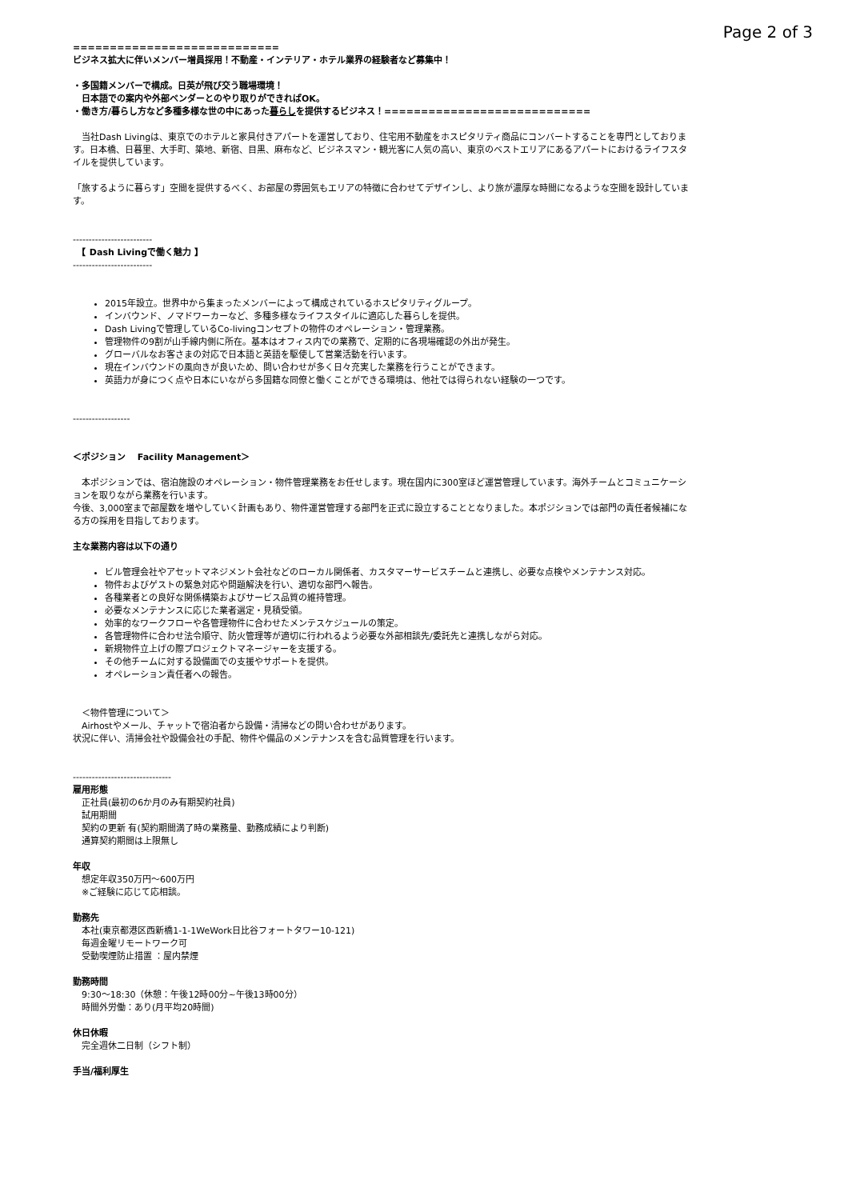Page 2 of 3
============================
ビジネス拡大に伴いメンバー増員採用！不動産・インテリア・ホテル業界の経験者など募集中！
・多国籍メンバーで構成。日英が飛び交う職場環境！
　日本語での案内や外部ベンダーとのやり取りができればOK。
・働き方/暮らし方など多種多様な世の中にあった暮らしを提供するビジネス！============================
　当社Dash Livingは、東京でのホテルと家具付きアパートを運営しており、住宅用不動産をホスピタリティ商品にコンバートすることを専門としております。日本橋、日暮里、大手町、築地、新宿、目黒、麻布など、ビジネスマン・観光客に人気の高い、東京のベストエリアにあるアパートにおけるライフスタイルを提供しています。
「旅するように暮らす」空間を提供するべく、お部屋の雰囲気もエリアの特徴に合わせてデザインし、より旅が濃厚な時間になるような空間を設計しています。
-------------------------
　【 Dash Livingで働く魅力 】
-------------------------
2015年設立。世界中から集まったメンバーによって構成されているホスピタリティグループ。
インバウンド、ノマドワーカーなど、多種多様なライフスタイルに適応した暮らしを提供。
Dash Livingで管理しているCo-livingコンセプトの物件のオペレーション・管理業務。
管理物件の9割が山手線内側に所在。基本はオフィス内での業務で、定期的に各現場確認の外出が発生。
グローバルなお客さまの対応で日本語と英語を駆使して営業活動を行います。
現在インバウンドの風向きが良いため、問い合わせが多く日々充実した業務を行うことができます。
英語力が身につく点や日本にいながら多国籍な同僚と働くことができる環境は、他社では得られない経験の一つです。
------------------
＜ポジション　 Facility Management＞
　本ポジションでは、宿泊施設のオペレーション・物件管理業務をお任せします。現在国内に300室ほど運営管理しています。海外チームとコミュニケーションを取りながら業務を行います。
今後、3,000室まで部屋数を増やしていく計画もあり、物件運営管理する部門を正式に設立することとなりました。本ポジションでは部門の責任者候補になる方の採用を目指しております。
主な業務内容は以下の通り
ビル管理会社やアセットマネジメント会社などのローカル関係者、カスタマーサービスチームと連携し、必要な点検やメンテナンス対応。
物件およびゲストの緊急対応や問題解決を行い、適切な部門へ報告。
各種業者との良好な関係構築およびサービス品質の維持管理。
必要なメンテナンスに応じた業者選定・見積受領。
効率的なワークフローや各管理物件に合わせたメンテスケジュールの策定。
各管理物件に合わせ法令順守、防火管理等が適切に行われるよう必要な外部相談先/委託先と連携しながら対応。
新規物件立上げの際プロジェクトマネージャーを支援する。
その他チームに対する設備面での支援やサポートを提供。
オペレーション責任者への報告。
　＜物件管理について＞
　Airhostやメール、チャットで宿泊者から設備・清掃などの問い合わせがあります。
状況に伴い、清掃会社や設備会社の手配、物件や備品のメンテナンスを含む品質管理を行います。
-------------------------------
雇用形態
　正社員(最初の6か月のみ有期契約社員)
　試用期間
　契約の更新 有(契約期間満了時の業務量、勤務成績により判断)
　通算契約期間は上限無し
年収
　想定年収350万円～600万円
　※ご経験に応じて応相談。
勤務先
　本社(東京都港区西新橋1-1-1WeWork日比谷フォートタワー10-121)
　毎週金曜リモートワーク可
　受動喫煙防止措置 ：屋内禁煙
勤務時間
　9:30～18:30（休憩：午後12時00分~午後13時00分）
　時間外労働：あり(月平均20時間)
休日休暇
　完全週休二日制（シフト制）
手当/福利厚生